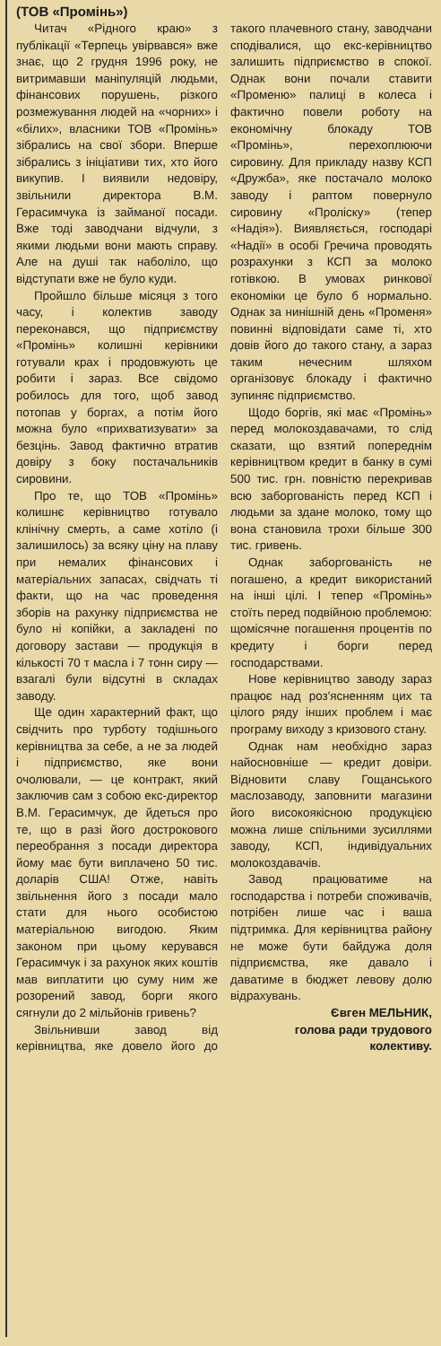(ТОВ «Промінь»)
Читач «Рідного краю» з публікації «Терпець увірвався» вже знає, що 2 грудня 1996 року, не витримавши маніпуляцій людьми, фінансових порушень, різкого розмежування людей на «чорних» і «білих», власники ТОВ «Промінь» зібрались на свої збори. Вперше зібрались з ініціативи тих, хто його викупив. І виявили недовіру, звільнили директора В.М. Герасимчука із займаної посади. Вже тоді заводчани відчули, з якими людьми вони мають справу. Але на душі так наболіло, що відступати вже не було куди.
Пройшло більше місяця з того часу, і колектив заводу переконався, що підприємству «Промінь» колишні керівники готували крах і продовжують це робити і зараз. Все свідомо робилось для того, щоб завод потопав у боргах, а потім його можна було «прихватизувати» за безцінь. Завод фактично втратив довіру з боку постачальників сировини.
Про те, що ТОВ «Промінь» колишнє керівництво готувало клінічну смерть, а саме хотіло (і залишилось) за всяку ціну на плаву при немалих фінансових і матеріальних запасах, свідчать ті факти, що на час проведення зборів на рахунку підприємства не було ні копійки, а закладені по договору застави — продукція в кількості 70 т масла і 7 тонн сиру — взагалі були відсутні в складах заводу.
Ще один характерний факт, що свідчить про турботу тодішнього керівництва за себе, а не за людей і підприємство, яке вони очолювали, — це контракт, який заключив сам з собою екс-директор В.М. Герасимчук, де йдеться про те, що в разі його дострокового переобрання з посади директора йому має бути виплачено 50 тис. доларів США! Отже, навіть звільнення його з посади мало стати для нього особистою матеріальною вигодою. Яким законом при цьому керувався Герасимчук і за рахунок яких коштів мав виплатити цю суму ним же розорений завод, борги якого сягнули до 2 мільйонів гривень?
Звільнивши завод від керівництва, яке довело його до такого плачевного стану, заводчани сподівалися, що екс-керівництво залишить підприємство в спокої. Однак вони почали ставити «Променю» палиці в колеса і фактично повели роботу на економічну блокаду ТОВ «Промінь», перехоплюючи сировину. Для прикладу назву КСП «Дружба», яке постачало молоко заводу і раптом повернуло сировину «Проліску» (тепер «Надія»). Виявляється, господарі «Надії» в особі Гречича проводять розрахунки з КСП за молоко готівкою. В умовах ринкової економіки це було б нормально. Однак за нинішній день «Променя» повинні відповідати саме ті, хто довів його до такого стану, а зараз таким нечесним шляхом організовує блокаду і фактично зупиняє підприємство.
Щодо боргів, які має «Промінь» перед молокоздавачами, то слід сказати, що взятий попереднім керівництвом кредит в банку в сумі 500 тис. грн. повністю перекривав всю заборгованість перед КСП і людьми за здане молоко, тому що вона становила трохи більше 300 тис. гривень.
Однак заборгованість не погашено, а кредит використаний на інші цілі. І тепер «Промінь» стоїть перед подвійною проблемою: щомісячне погашення процентів по кредиту і борги перед господарствами.
Нове керівництво заводу зараз працює над роз'ясненням цих та цілого ряду інших проблем і має програму виходу з кризового стану.
Однак нам необхідно зараз найосновніше — кредит довіри. Відновити славу Гощанського маслозаводу, заповнити магазини його високоякісною продукцією можна лише спільними зусиллями заводу, КСП, індивідуальних молокоздавачів.
Завод працюватиме на господарства і потреби споживачів, потрібен лише час і ваша підтримка. Для керівництва району не може бути байдужа доля підприємства, яке давало і даватиме в бюджет левову долю відрахувань.
Євген МЕЛЬНИК,
голова ради трудового колективу.